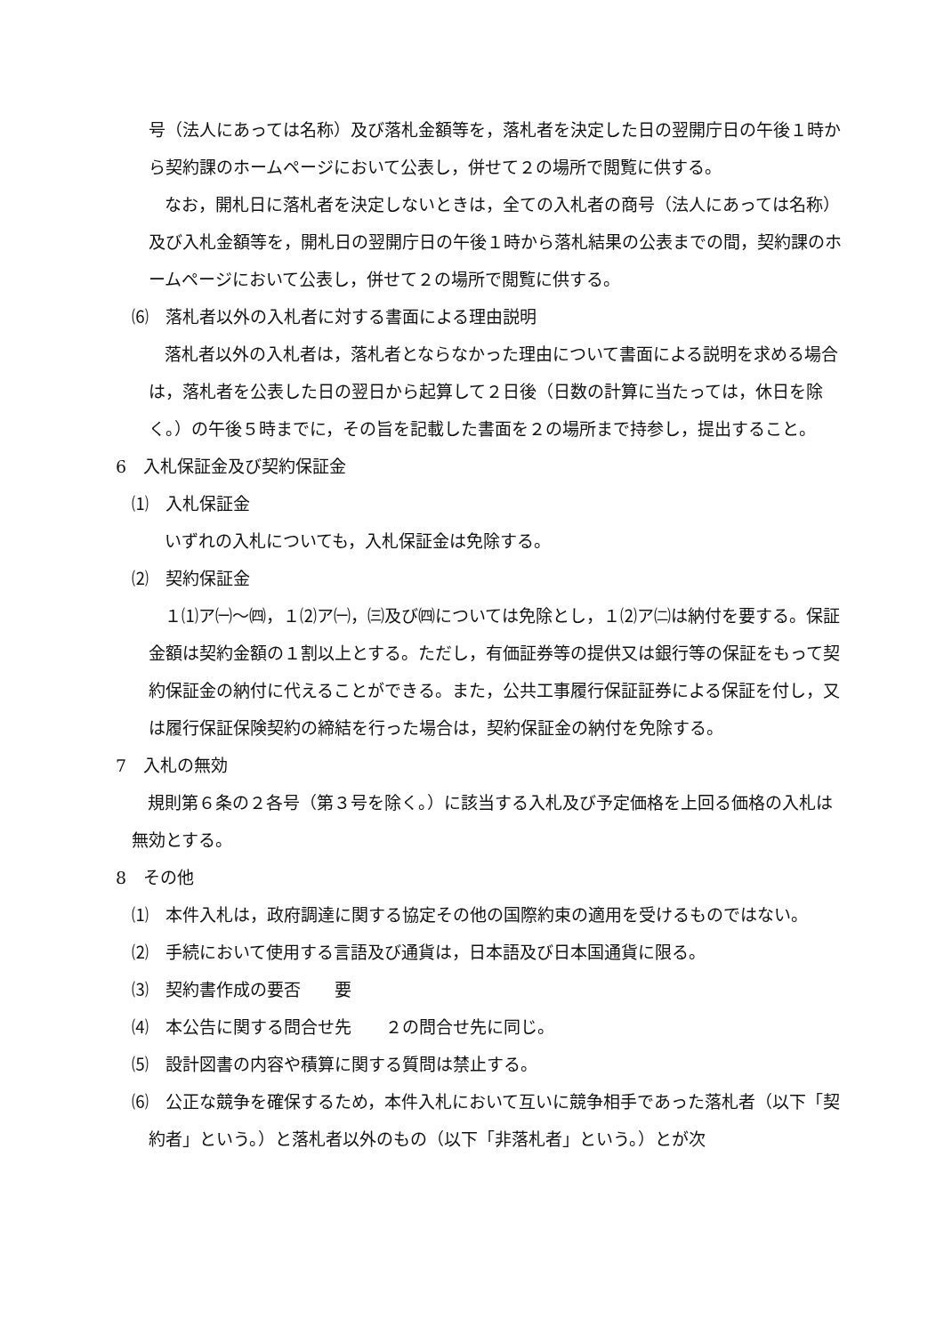号（法人にあっては名称）及び落札金額等を，落札者を決定した日の翌開庁日の午後１時から契約課のホームページにおいて公表し，併せて２の場所で閲覧に供する。
なお，開札日に落札者を決定しないときは，全ての入札者の商号（法人にあっては名称）及び入札金額等を，開札日の翌開庁日の午後１時から落札結果の公表までの間，契約課のホームページにおいて公表し，併せて２の場所で閲覧に供する。
⑹　落札者以外の入札者に対する書面による理由説明
落札者以外の入札者は，落札者とならなかった理由について書面による説明を求める場合は，落札者を公表した日の翌日から起算して２日後（日数の計算に当たっては，休日を除く。）の午後５時までに，その旨を記載した書面を２の場所まで持参し，提出すること。
6　入札保証金及び契約保証金
⑴　入札保証金
いずれの入札についても，入札保証金は免除する。
⑵　契約保証金
１⑴ア㈠～㈣，１⑵ア㈠，㈢及び㈣については免除とし，１⑵ア㈡は納付を要する。保証金額は契約金額の１割以上とする。ただし，有価証券等の提供又は銀行等の保証をもって契約保証金の納付に代えることができる。また，公共工事履行保証証券による保証を付し，又は履行保証保険契約の締結を行った場合は，契約保証金の納付を免除する。
7　入札の無効
規則第６条の２各号（第３号を除く。）に該当する入札及び予定価格を上回る価格の入札は無効とする。
8　その他
⑴　本件入札は，政府調達に関する協定その他の国際約束の適用を受けるものではない。
⑵　手続において使用する言語及び通貨は，日本語及び日本国通貨に限る。
⑶　契約書作成の要否　　要
⑷　本公告に関する問合せ先　　２の問合せ先に同じ。
⑸　設計図書の内容や積算に関する質問は禁止する。
⑹　公正な競争を確保するため，本件入札において互いに競争相手であった落札者（以下「契約者」という。）と落札者以外のもの（以下「非落札者」という。）とが次